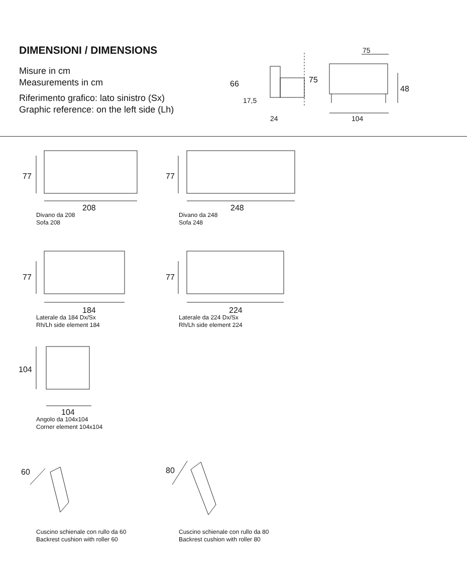DIMENSIONI / DIMENSIONS
Misure in cm
Measurements in cm
Riferimento grafico: lato sinistro (Sx)
Graphic reference: on the left side (Lh)
66
17,5
24
75
75
48
104
77 77
77 77
104
208
Divano da 208
Sofa 208
248
Divano da 248
Sofa 248
184
Laterale da 184 Dx/Sx
Rh/Lh side element 184
224
Laterale da 224 Dx/Sx
Rh/Lh side element 224
104
Angolo da 104x104
Corner element 104x104
60 80
Cuscino schienale con rullo da 60
Backrest cushion with roller 60
Cuscino schienale con rullo da 80
Backrest cushion with roller 80